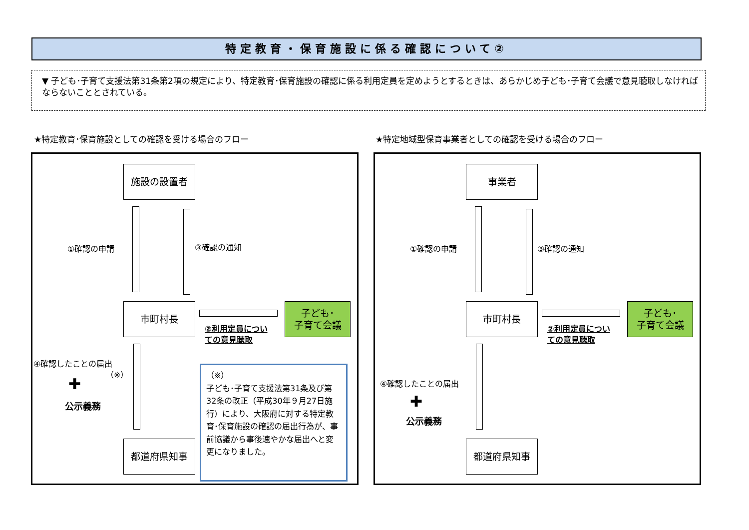特定教育・保育施設に係る確認について②
▼ 子ども･子育て支援法第31条第2項の規定により、特定教育･保育施設の確認に係る利用定員を定めようとするときは、あらかじめ子ども･子育て会議で意見聴取しなければならないこととされている。
★特定教育･保育施設としての確認を受ける場合のフロー
★特定地域型保育事業者としての確認を受ける場合のフロー
施設の設置者
①確認の申請 ③確認の通知
市町村長
子ども･
子育て会議
②利用定員につい
ての意見聴取
④確認したことの届出
（※）
✚
公示義務
都道府県知事
（※）
子ども･子育て支援法第31条及び第32条の改正（平成30年９月27日施行）により、大阪府に対する特定教育･保育施設の確認の届出行為が、事前協議から事後速やかな届出へと変更になりました。
事業者
①確認の申請 ③確認の通知
市町村長
子ども･
子育て会議
②利用定員につい
ての意見聴取
④確認したことの届出
✚
公示義務
都道府県知事